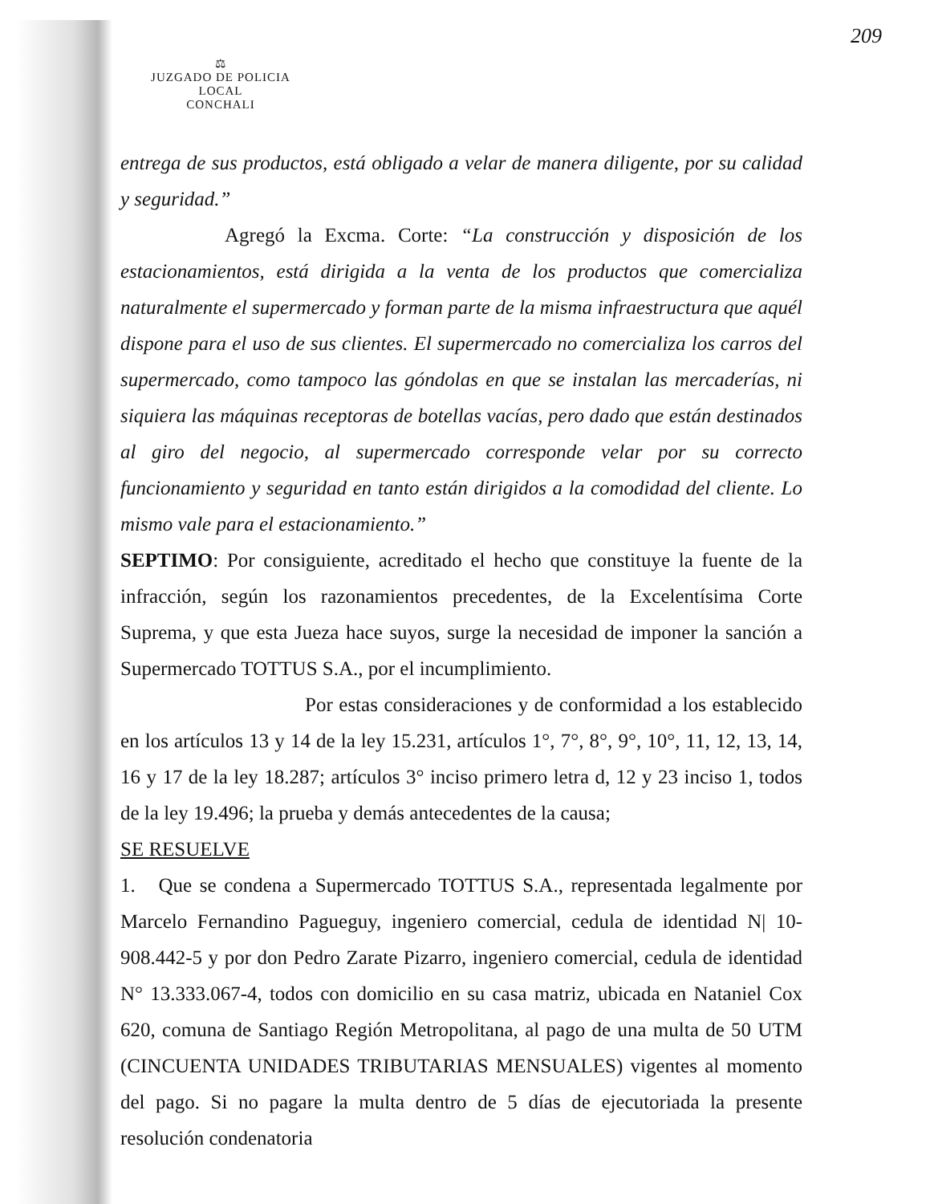209
⚖
JUZGADO DE POLICIA LOCAL
CONCHALI
entrega de sus productos, está obligado a velar de manera diligente, por su calidad y seguridad.”
Agregó la Excma. Corte: “La construcción y disposición de los estacionamientos, está dirigida a la venta de los productos que comercializa naturalmente el supermercado y forman parte de la misma infraestructura que aquél dispone para el uso de sus clientes. El supermercado no comercializa los carros del supermercado, como tampoco las góndolas en que se instalan las mercaderías, ni siquiera las máquinas receptoras de botellas vacías, pero dado que están destinados al giro del negocio, al supermercado corresponde velar por su correcto funcionamiento y seguridad en tanto están dirigidos a la comodidad del cliente. Lo mismo vale para el estacionamiento.”
SEPTIMO: Por consiguiente, acreditado el hecho que constituye la fuente de la infracción, según los razonamientos precedentes, de la Excelentísima Corte Suprema, y que esta Jueza hace suyos, surge la necesidad de imponer la sanción a Supermercado TOTTUS S.A., por el incumplimiento.
Por estas consideraciones y de conformidad a los establecido en los artículos 13 y 14 de la ley 15.231, artículos 1°, 7°, 8°, 9°, 10°, 11, 12, 13, 14, 16 y 17 de la ley 18.287; artículos 3° inciso primero letra d, 12 y 23 inciso 1, todos de la ley 19.496; la prueba y demás antecedentes de la causa;
SE RESUELVE
1. Que se condena a Supermercado TOTTUS S.A., representada legalmente por Marcelo Fernandino Pagueguy, ingeniero comercial, cedula de identidad N| 10-908.442-5 y por don Pedro Zarate Pizarro, ingeniero comercial, cedula de identidad N° 13.333.067-4, todos con domicilio en su casa matriz, ubicada en Nataniel Cox 620, comuna de Santiago Región Metropolitana, al pago de una multa de 50 UTM (CINCUENTA UNIDADES TRIBUTARIAS MENSUALES) vigentes al momento del pago. Si no pagare la multa dentro de 5 días de ejecutoriada la presente resolución condenatoria